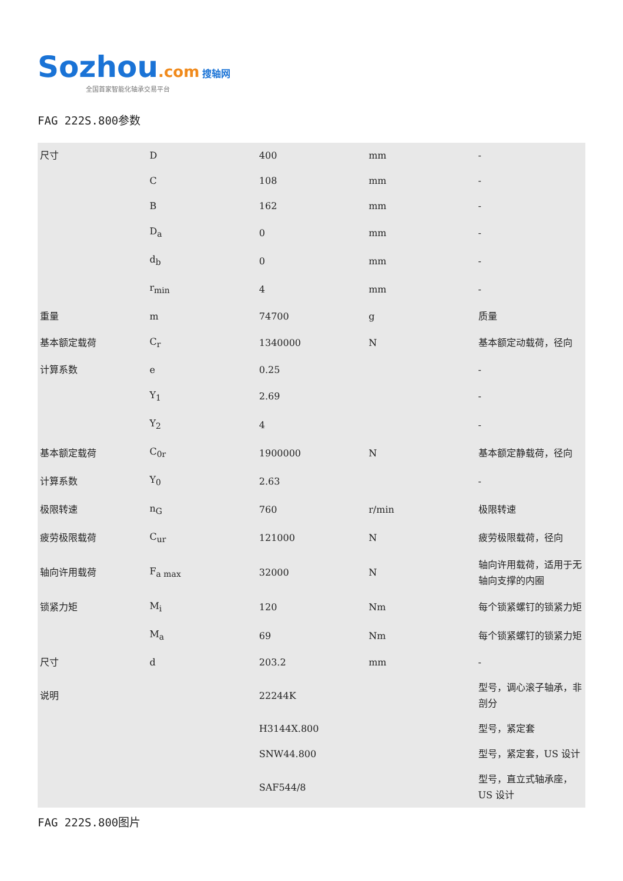Sozhou.com 搜轴网
全国首家智能化轴承交易平台
FAG 222S.800参数
| 尺寸 | D | 400 | mm | - |
| | C | 108 | mm | - |
| | B | 162 | mm | - |
| | D<sub>a</sub> | 0 | mm | - |
| | d<sub>b</sub> | 0 | mm | - |
| | r<sub>min</sub> | 4 | mm | - |
| 重量 | m | 74700 | g | 质量 |
| 基本额定载荷 | C<sub>r</sub> | 1340000 | N | 基本额定动载荷，径向 |
| 计算系数 | e | 0.25 | | - |
| | Y<sub>1</sub> | 2.69 | | - |
| | Y<sub>2</sub> | 4 | | - |
| 基本额定载荷 | C<sub>0r</sub> | 1900000 | N | 基本额定静载荷，径向 |
| 计算系数 | Y<sub>0</sub> | 2.63 | | - |
| 极限转速 | n<sub>G</sub> | 760 | r/min | 极限转速 |
| 疲劳极限载荷 | C<sub>ur</sub> | 121000 | N | 疲劳极限载荷，径向 |
| 轴向许用载荷 | F<sub>a max</sub> | 32000 | N | 轴向许用载荷，适用于无轴向支撑的内圈 |
| 锁紧力矩 | M<sub>i</sub> | 120 | Nm | 每个锁紧螺钉的锁紧力矩 |
| | M<sub>a</sub> | 69 | Nm | 每个锁紧螺钉的锁紧力矩 |
| 尺寸 | d | 203.2 | mm | - |
| 说明 | | 22244K | | 型号，调心滚子轴承，非剖分 |
| | | H3144X.800 | | 型号，紧定套 |
| | | SNW44.800 | | 型号，紧定套，US 设计 |
| | | SAF544/8 | | 型号，直立式轴承座，US 设计 |
FAG 222S.800图片